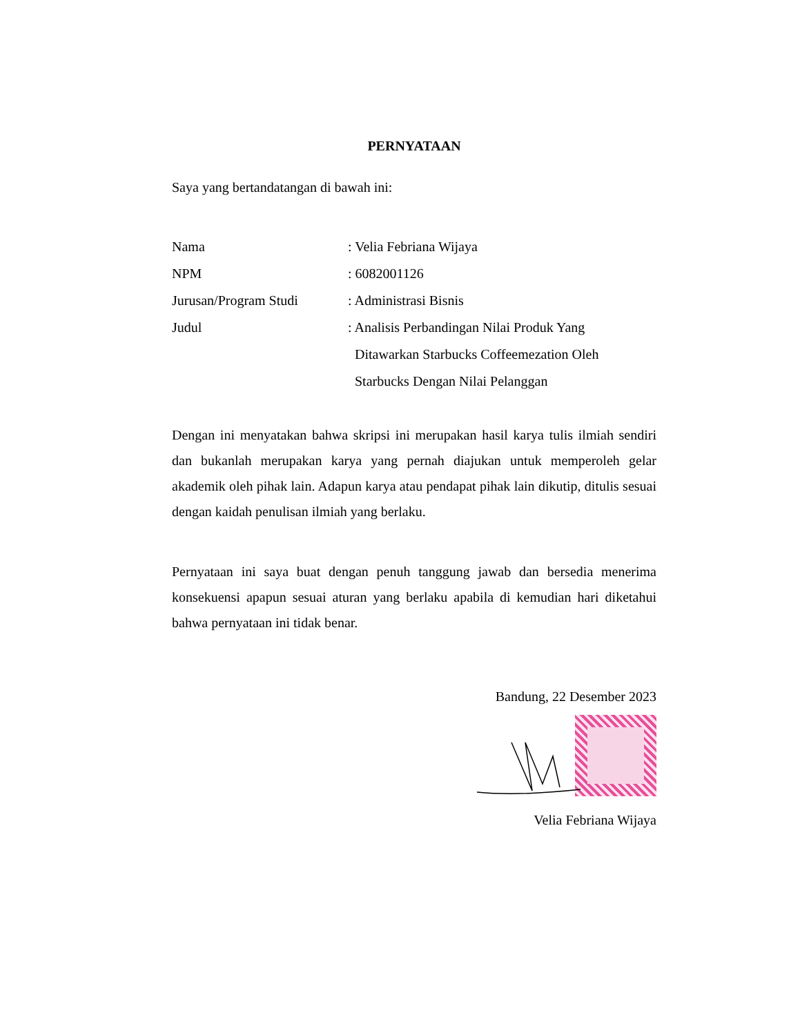PERNYATAAN
Saya yang bertandatangan di bawah ini:
| Nama | : Velia Febriana Wijaya |
| NPM | : 6082001126 |
| Jurusan/Program Studi | : Administrasi Bisnis |
| Judul | : Analisis Perbandingan Nilai Produk Yang Ditawarkan Starbucks Coffeemezation Oleh Starbucks Dengan Nilai Pelanggan |
Dengan ini menyatakan bahwa skripsi ini merupakan hasil karya tulis ilmiah sendiri dan bukanlah merupakan karya yang pernah diajukan untuk memperoleh gelar akademik oleh pihak lain. Adapun karya atau pendapat pihak lain dikutip, ditulis sesuai dengan kaidah penulisan ilmiah yang berlaku.
Pernyataan ini saya buat dengan penuh tanggung jawab dan bersedia menerima konsekuensi apapun sesuai aturan yang berlaku apabila di kemudian hari diketahui bahwa pernyataan ini tidak benar.
Bandung, 22 Desember 2023
Velia Febriana Wijaya